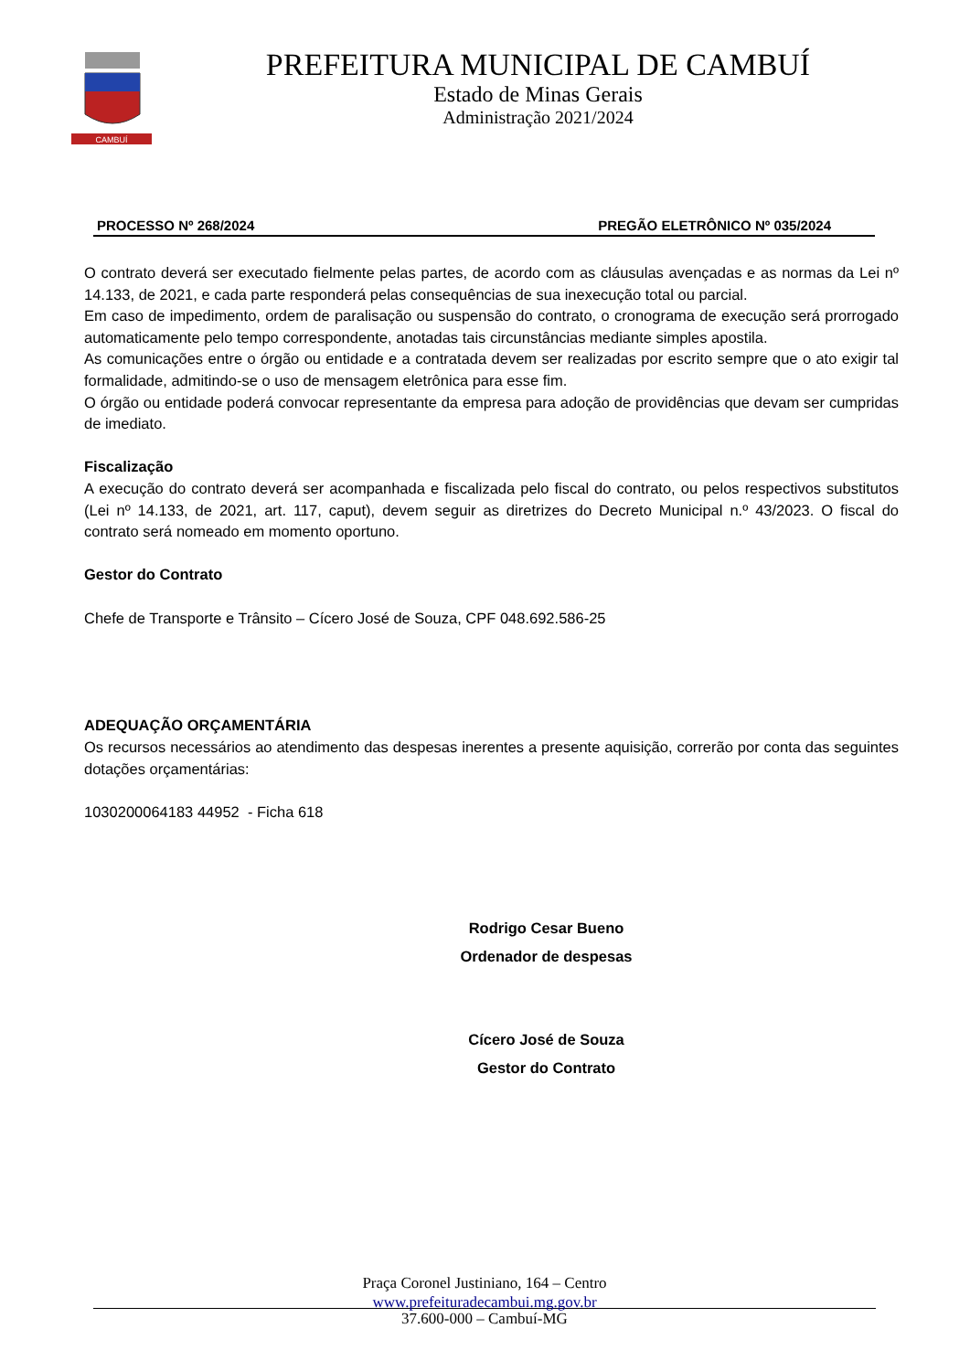CAMBUÍ
PREFEITURA MUNICIPAL DE CAMBUÍ
Estado de Minas Gerais
Administração 2021/2024
PROCESSO Nº 268/2024 PREGÃO ELETRÔNICO Nº 035/2024
O contrato deverá ser executado fielmente pelas partes, de acordo com as cláusulas avençadas e as normas da Lei nº 14.133, de 2021, e cada parte responderá pelas consequências de sua inexecução total ou parcial.
Em caso de impedimento, ordem de paralisação ou suspensão do contrato, o cronograma de execução será prorrogado automaticamente pelo tempo correspondente, anotadas tais circunstâncias mediante simples apostila.
As comunicações entre o órgão ou entidade e a contratada devem ser realizadas por escrito sempre que o ato exigir tal formalidade, admitindo-se o uso de mensagem eletrônica para esse fim.
O órgão ou entidade poderá convocar representante da empresa para adoção de providências que devam ser cumpridas de imediato.
Fiscalização
A execução do contrato deverá ser acompanhada e fiscalizada pelo fiscal do contrato, ou pelos respectivos substitutos (Lei nº 14.133, de 2021, art. 117, caput), devem seguir as diretrizes do Decreto Municipal n.º 43/2023. O fiscal do contrato será nomeado em momento oportuno.
Gestor do Contrato
Chefe de Transporte e Trânsito – Cícero José de Souza, CPF 048.692.586-25
ADEQUAÇÃO ORÇAMENTÁRIA
Os recursos necessários ao atendimento das despesas inerentes a presente aquisição, correrão por conta das seguintes dotações orçamentárias:
1030200064183 44952 - Ficha 618
Rodrigo Cesar Bueno
Ordenador de despesas
Cícero José de Souza
Gestor do Contrato
Praça Coronel Justiniano, 164 – Centro
www.prefeituradecambui.mg.gov.br
37.600-000 – Cambuí-MG